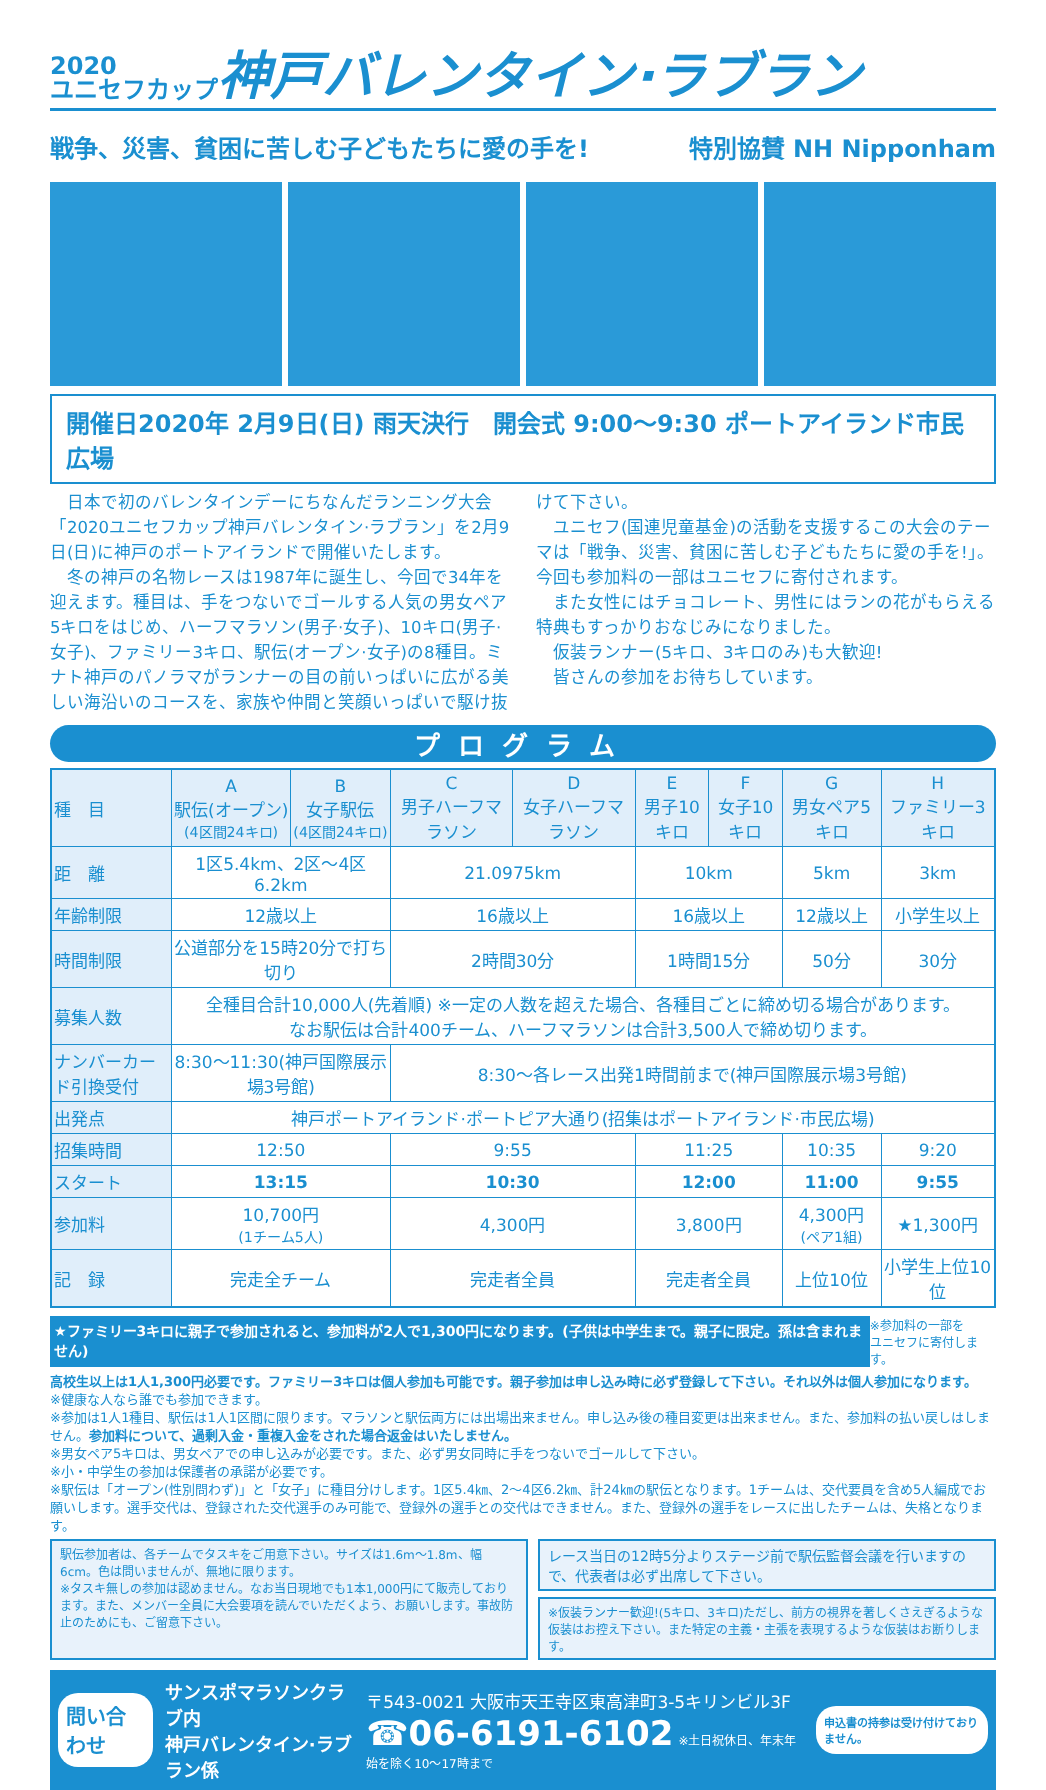2020
ユニセフカップ神戸バレンタイン·ラブラン
戦争、災害、貧困に苦しむ子どもたちに愛の手を! 特別協賛 NH Nipponham
開催日2020年 2月9日(日) 雨天決行　開会式 9:00〜9:30 ポートアイランド市民広場
　日本で初のバレンタインデーにちなんだランニング大会「2020ユニセフカップ神戸バレンタイン·ラブラン」を2月9日(日)に神戸のポートアイランドで開催いたします。
　冬の神戸の名物レースは1987年に誕生し、今回で34年を迎えます。種目は、手をつないでゴールする人気の男女ペア5キロをはじめ、ハーフマラソン(男子·女子)、10キロ(男子·女子)、ファミリー3キロ、駅伝(オープン·女子)の8種目。ミナト神戸のパノラマがランナーの目の前いっぱいに広がる美しい海沿いのコースを、家族や仲間と笑顔いっぱいで駆け抜けて下さい。
　ユニセフ(国連児童基金)の活動を支援するこの大会のテーマは「戦争、災害、貧困に苦しむ子どもたちに愛の手を!」。今回も参加料の一部はユニセフに寄付されます。
　また女性にはチョコレート、男性にはランの花がもらえる特典もすっかりおなじみになりました。
　仮装ランナー(5キロ、3キロのみ)も大歓迎!
　皆さんの参加をお待ちしています。
プログラム
| 種 目 | A 駅伝(オープン) (4区間24キロ) | B 女子駅伝 (4区間24キロ) | C 男子ハーフマラソン | D 女子ハーフマラソン | E 男子10キロ | F 女子10キロ | G 男女ペア5キロ | H ファミリー3キロ |
| 距 離 | 1区5.4km、2区〜4区6.2km | | 21.0975km | | 10km | | 5km | 3km |
| 年齢制限 | 12歳以上 | | 16歳以上 | | 16歳以上 | | 12歳以上 | 小学生以上 |
| 時間制限 | 公道部分を15時20分で打ち切り | | 2時間30分 | | 1時間15分 | | 50分 | 30分 |
| 募集人数 | 全種目合計10,000人(先着順) ※一定の人数を超えた場合、各種目ごとに締め切る場合があります。 なお駅伝は合計400チーム、ハーフマラソンは合計3,500人で締め切ります。 | | | | | | | |
| ナンバーカード引換受付 | 8:30〜11:30(神戸国際展示場3号館) | | 8:30〜各レース出発1時間前まで(神戸国際展示場3号館) | | | | | |
| 出発点 | 神戸ポートアイランド·ポートピア大通り(招集はポートアイランド·市民広場) | | | | | | | |
| 招集時間 | 12:50 | | 9:55 | | 11:25 | | 10:35 | 9:20 |
| スタート | 13:15 | | 10:30 | | 12:00 | | 11:00 | 9:55 |
| 参加料 | 10,700円 (1チーム5人) | | 4,300円 | | 3,800円 | | 4,300円 (ペア1組) | ★1,300円 |
| 記 録 | 完走全チーム | | 完走者全員 | | 完走者全員 | | 上位10位 | 小学生上位10位 |
★ファミリー3キロに親子で参加されると、参加料が2人で1,300円になります。(子供は中学生まで。親子に限定。孫は含まれません) ※参加料の一部を
ユニセフに寄付します。
高校生以上は1人1,300円必要です。ファミリー3キロは個人参加も可能です。親子参加は申し込み時に必ず登録して下さい。それ以外は個人参加になります。
※健康な人なら誰でも参加できます。
※参加は1人1種目、駅伝は1人1区間に限ります。マラソンと駅伝両方には出場出来ません。申し込み後の種目変更は出来ません。また、参加料の払い戻しはしません。参加料について、過剰入金・重複入金をされた場合返金はいたしません。
※男女ペア5キロは、男女ペアでの申し込みが必要です。また、必ず男女同時に手をつないでゴールして下さい。
※小・中学生の参加は保護者の承諾が必要です。
※駅伝は「オープン(性別問わず)」と「女子」に種目分けします。1区5.4㎞、2〜4区6.2㎞、計24㎞の駅伝となります。1チームは、交代要員を含め5人編成でお願いします。選手交代は、登録された交代選手のみ可能で、登録外の選手との交代はできません。また、登録外の選手をレースに出したチームは、失格となります。
駅伝参加者は、各チームでタスキをご用意下さい。サイズは1.6m〜1.8m、幅6cm。色は問いませんが、無地に限ります。
※タスキ無しの参加は認めません。なお当日現地でも1本1,000円にて販売しております。また、メンバー全員に大会要項を読んでいただくよう、お願いします。事故防止のためにも、ご留意下さい。
レース当日の12時5分よりステージ前で駅伝監督会議を行いますので、代表者は必ず出席して下さい。
※仮装ランナー歓迎!(5キロ、3キロ)ただし、前方の視界を著しくさえぎるような仮装はお控え下さい。また特定の主義・主張を表現するような仮装はお断りします。
問い合わせ サンスポマラソンクラブ内
神戸バレンタイン·ラブラン係
〒543-0021 大阪市天王寺区東高津町3-5キリンビル3F
☎06-6191-6102 ※土日祝休日、年末年始を除く10〜17時まで
申込書の持参は受け付けておりません。